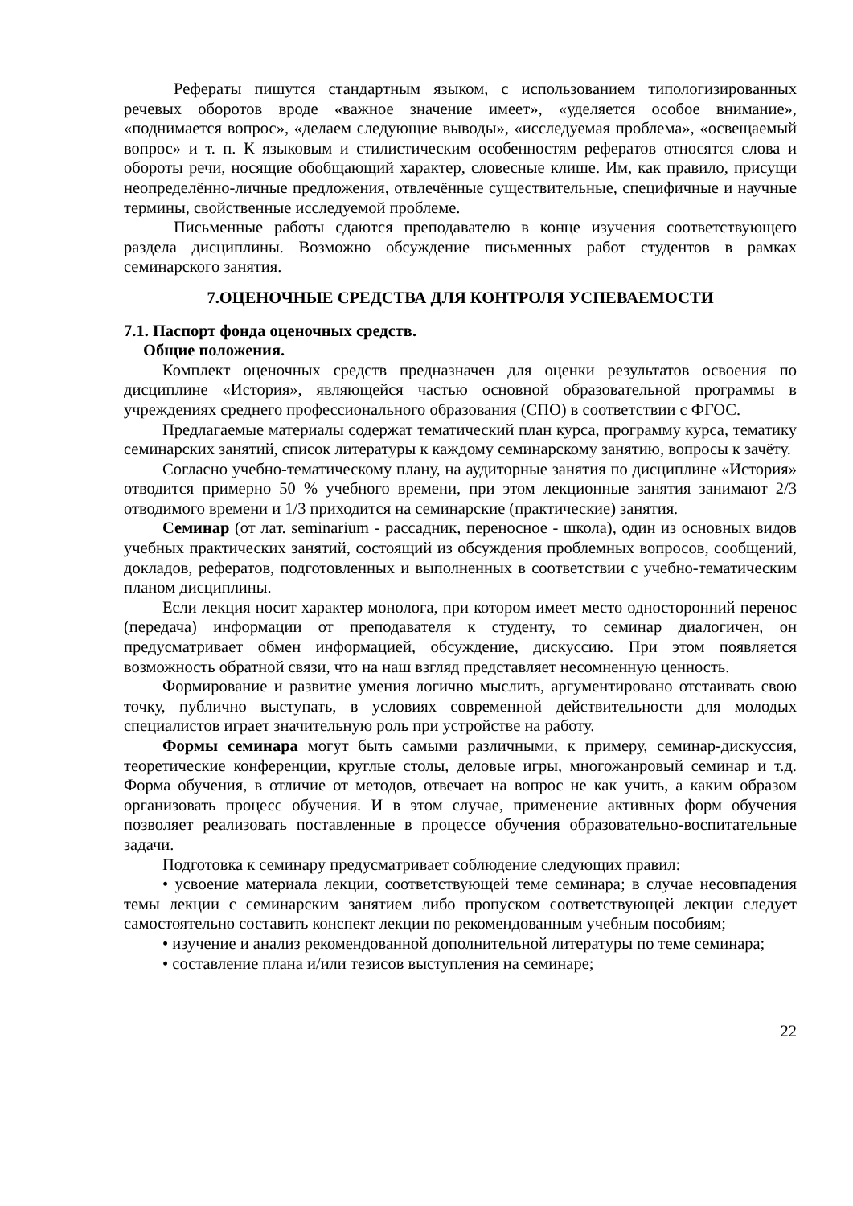Рефераты пишутся стандартным языком, с использованием типологизированных речевых оборотов вроде «важное значение имеет», «уделяется особое внимание», «поднимается вопрос», «делаем следующие выводы», «исследуемая проблема», «освещаемый вопрос» и т. п. К языковым и стилистическим особенностям рефератов относятся слова и обороты речи, носящие обобщающий характер, словесные клише. Им, как правило, присущи неопределённо-личные предложения, отвлечённые существительные, специфичные и научные термины, свойственные исследуемой проблеме.
Письменные работы сдаются преподавателю в конце изучения соответствующего раздела дисциплины. Возможно обсуждение письменных работ студентов в рамках семинарского занятия.
7.ОЦЕНОЧНЫЕ СРЕДСТВА ДЛЯ КОНТРОЛЯ УСПЕВАЕМОСТИ
7.1. Паспорт фонда оценочных средств.
Общие положения.
Комплект оценочных средств предназначен для оценки результатов освоения по дисциплине «История», являющейся частью основной образовательной программы в учреждениях среднего профессионального образования (СПО) в соответствии с ФГОС.
Предлагаемые материалы содержат тематический план курса, программу курса, тематику семинарских занятий, список литературы к каждому семинарскому занятию, вопросы к зачёту.
Согласно учебно-тематическому плану, на аудиторные занятия по дисциплине «История» отводится примерно 50 % учебного времени, при этом лекционные занятия занимают 2/3 отводимого времени и 1/3 приходится на семинарские (практические) занятия.
Семинар (от лат. seminarium - рассадник, переносное - школа), один из основных видов учебных практических занятий, состоящий из обсуждения проблемных вопросов, сообщений, докладов, рефератов, подготовленных и выполненных в соответствии с учебно-тематическим планом дисциплины.
Если лекция носит характер монолога, при котором имеет место односторонний перенос (передача) информации от преподавателя к студенту, то семинар диалогичен, он предусматривает обмен информацией, обсуждение, дискуссию. При этом появляется возможность обратной связи, что на наш взгляд представляет несомненную ценность.
Формирование и развитие умения логично мыслить, аргументировано отстаивать свою точку, публично выступать, в условиях современной действительности для молодых специалистов играет значительную роль при устройстве на работу.
Формы семинара могут быть самыми различными, к примеру, семинар-дискуссия, теоретические конференции, круглые столы, деловые игры, многожанровый семинар и т.д. Форма обучения, в отличие от методов, отвечает на вопрос не как учить, а каким образом организовать процесс обучения. И в этом случае, применение активных форм обучения позволяет реализовать поставленные в процессе обучения образовательно-воспитательные задачи.
Подготовка к семинару предусматривает соблюдение следующих правил:
• усвоение материала лекции, соответствующей теме семинара; в случае несовпадения темы лекции с семинарским занятием либо пропуском соответствующей лекции следует самостоятельно составить конспект лекции по рекомендованным учебным пособиям;
• изучение и анализ рекомендованной дополнительной литературы по теме семинара;
• составление плана и/или тезисов выступления на семинаре;
22